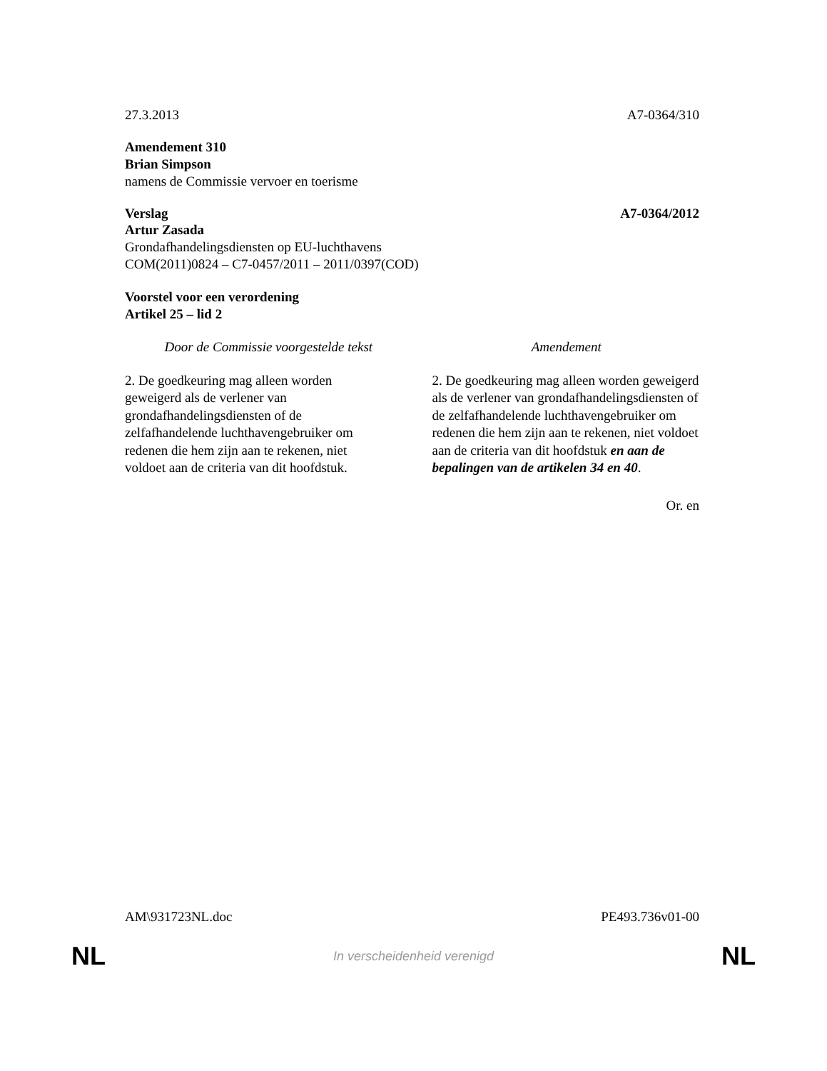27.3.2013 A7-0364/310
Amendement 310
Brian Simpson
namens de Commissie vervoer en toerisme
Verslag A7-0364/2012
Artur Zasada
Grondafhandelingsdiensten op EU-luchthavens
COM(2011)0824 – C7-0457/2011 – 2011/0397(COD)
Voorstel voor een verordening
Artikel 25 – lid 2
| Door de Commissie voorgestelde tekst | Amendement |
| --- | --- |
| 2. De goedkeuring mag alleen worden geweigerd als de verlener van grondafhandelingsdiensten of de zelfafhandelende luchthavengebruiker om redenen die hem zijn aan te rekenen, niet voldoet aan de criteria van dit hoofdstuk. | 2. De goedkeuring mag alleen worden geweigerd als de verlener van grondafhandelingsdiensten of de zelfafhandelende luchthavengebruiker om redenen die hem zijn aan te rekenen, niet voldoet aan de criteria van dit hoofdstuk en aan de bepalingen van de artikelen 34 en 40 . |
Or. en
AM\931723NL.doc PE493.736v01-00
NL In verscheidenheid verenigd NL